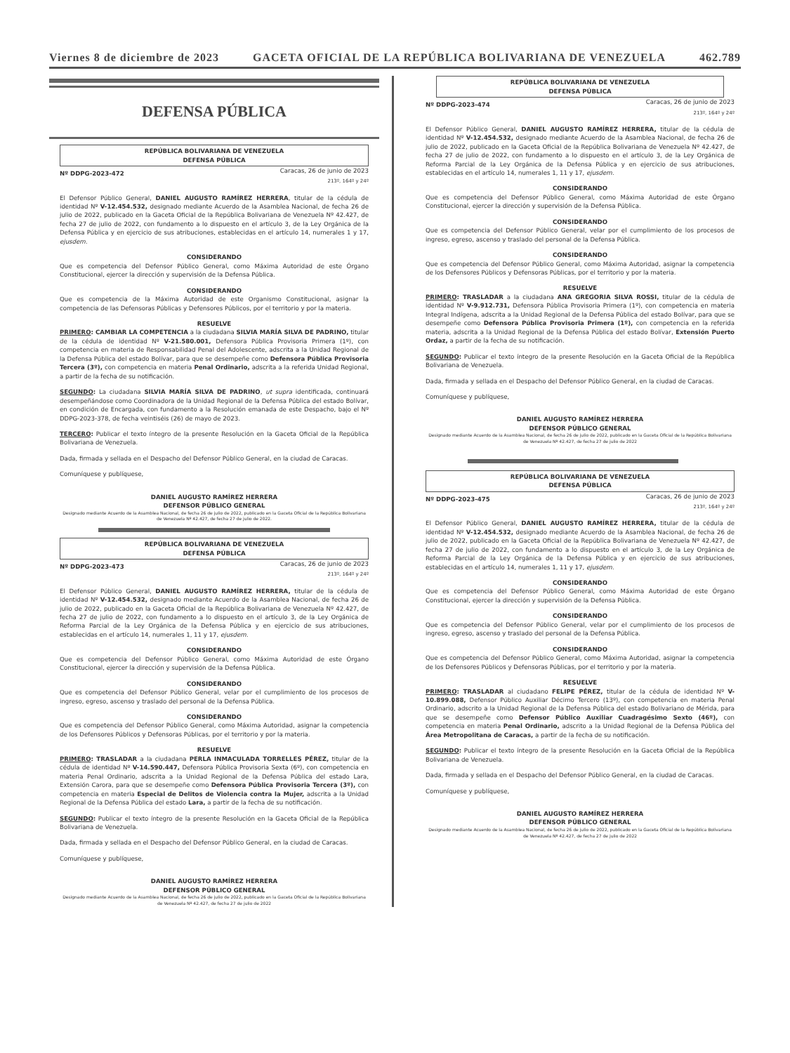Viernes 8 de diciembre de 2023 GACETA OFICIAL DE LA REPÚBLICA BOLIVARIANA DE VENEZUELA 462.789
DEFENSA PÚBLICA
REPÚBLICA BOLIVARIANA DE VENEZUELA
DEFENSA PÚBLICA
Nº DDPG-2023-472 Caracas, 26 de junio de 2023
213º, 164º y 24º
El Defensor Público General, DANIEL AUGUSTO RAMÍREZ HERRERA, titular de la cédula de identidad Nº V-12.454.532, designado mediante Acuerdo de la Asamblea Nacional, de fecha 26 de julio de 2022, publicado en la Gaceta Oficial de la República Bolivariana de Venezuela Nº 42.427, de fecha 27 de julio de 2022, con fundamento a lo dispuesto en el artículo 3, de la Ley Orgánica de la Defensa Pública y en ejercicio de sus atribuciones, establecidas en el artículo 14, numerales 1 y 17, ejusdem.
CONSIDERANDO
Que es competencia del Defensor Público General, como Máxima Autoridad de este Órgano Constitucional, ejercer la dirección y supervisión de la Defensa Pública.
CONSIDERANDO
Que es competencia de la Máxima Autoridad de este Organismo Constitucional, asignar la competencia de las Defensoras Públicas y Defensores Públicos, por el territorio y por la materia.
RESUELVE
PRIMERO: CAMBIAR LA COMPETENCIA a la ciudadana SILVIA MARÍA SILVA DE PADRINO, titular de la cédula de identidad Nº V-21.580.001, Defensora Pública Provisoria Primera (1º), con competencia en materia de Responsabilidad Penal del Adolescente, adscrita a la Unidad Regional de la Defensa Pública del estado Bolívar, para que se desempeñe como Defensora Pública Provisoria Tercera (3º), con competencia en materia Penal Ordinario, adscrita a la referida Unidad Regional, a partir de la fecha de su notificación.
SEGUNDO: La ciudadana SILVIA MARÍA SILVA DE PADRINO, ut supra identificada, continuará desempeñándose como Coordinadora de la Unidad Regional de la Defensa Pública del estado Bolívar, en condición de Encargada, con fundamento a la Resolución emanada de este Despacho, bajo el Nº DDPG-2023-378, de fecha veintiséis (26) de mayo de 2023.
TERCERO: Publicar el texto íntegro de la presente Resolución en la Gaceta Oficial de la República Bolivariana de Venezuela.
Dada, firmada y sellada en el Despacho del Defensor Público General, en la ciudad de Caracas.
Comuníquese y publíquese,
DANIEL AUGUSTO RAMÍREZ HERRERA
DEFENSOR PÚBLICO GENERAL
Designado mediante Acuerdo de la Asamblea Nacional, de fecha 26 de julio de 2022, publicado en la Gaceta Oficial de la República Bolivariana de Venezuela Nº 42.427, de fecha 27 de julio de 2022.
REPÚBLICA BOLIVARIANA DE VENEZUELA
DEFENSA PÚBLICA
Nº DDPG-2023-473 Caracas, 26 de junio de 2023
213º, 164º y 24º
El Defensor Público General, DANIEL AUGUSTO RAMÍREZ HERRERA, titular de la cédula de identidad Nº V-12.454.532, designado mediante Acuerdo de la Asamblea Nacional, de fecha 26 de julio de 2022, publicado en la Gaceta Oficial de la República Bolivariana de Venezuela Nº 42.427, de fecha 27 de julio de 2022, con fundamento a lo dispuesto en el artículo 3, de la Ley Orgánica de Reforma Parcial de la Ley Orgánica de la Defensa Pública y en ejercicio de sus atribuciones, establecidas en el artículo 14, numerales 1, 11 y 17, ejusdem.
CONSIDERANDO
Que es competencia del Defensor Público General, como Máxima Autoridad de este Órgano Constitucional, ejercer la dirección y supervisión de la Defensa Pública.
CONSIDERANDO
Que es competencia del Defensor Público General, velar por el cumplimiento de los procesos de ingreso, egreso, ascenso y traslado del personal de la Defensa Pública.
CONSIDERANDO
Que es competencia del Defensor Público General, como Máxima Autoridad, asignar la competencia de los Defensores Públicos y Defensoras Públicas, por el territorio y por la materia.
RESUELVE
PRIMERO: TRASLADAR a la ciudadana PERLA INMACULADA TORRELLES PÉREZ, titular de la cédula de identidad Nº V-14.590.447, Defensora Pública Provisoria Sexta (6º), con competencia en materia Penal Ordinario, adscrita a la Unidad Regional de la Defensa Pública del estado Lara, Extensión Carora, para que se desempeñe como Defensora Pública Provisoria Tercera (3º), con competencia en materia Especial de Delitos de Violencia contra la Mujer, adscrita a la Unidad Regional de la Defensa Pública del estado Lara, a partir de la fecha de su notificación.
SEGUNDO: Publicar el texto íntegro de la presente Resolución en la Gaceta Oficial de la República Bolivariana de Venezuela.
Dada, firmada y sellada en el Despacho del Defensor Público General, en la ciudad de Caracas.
Comuníquese y publíquese,
DANIEL AUGUSTO RAMÍREZ HERRERA
DEFENSOR PÚBLICO GENERAL
Designado mediante Acuerdo de la Asamblea Nacional, de fecha 26 de julio de 2022, publicado en la Gaceta Oficial de la República Bolivariana de Venezuela Nº 42.427, de fecha 27 de julio de 2022
REPÚBLICA BOLIVARIANA DE VENEZUELA
DEFENSA PÚBLICA
Nº DDPG-2023-474 Caracas, 26 de junio de 2023
213º, 164º y 24º
El Defensor Público General, DANIEL AUGUSTO RAMÍREZ HERRERA, titular de la cédula de identidad Nº V-12.454.532, designado mediante Acuerdo de la Asamblea Nacional, de fecha 26 de julio de 2022, publicado en la Gaceta Oficial de la República Bolivariana de Venezuela Nº 42.427, de fecha 27 de julio de 2022, con fundamento a lo dispuesto en el artículo 3, de la Ley Orgánica de Reforma Parcial de la Ley Orgánica de la Defensa Pública y en ejercicio de sus atribuciones, establecidas en el artículo 14, numerales 1, 11 y 17, ejusdem.
CONSIDERANDO
Que es competencia del Defensor Público General, como Máxima Autoridad de este Órgano Constitucional, ejercer la dirección y supervisión de la Defensa Pública.
CONSIDERANDO
Que es competencia del Defensor Público General, velar por el cumplimiento de los procesos de ingreso, egreso, ascenso y traslado del personal de la Defensa Pública.
CONSIDERANDO
Que es competencia del Defensor Público General, como Máxima Autoridad, asignar la competencia de los Defensores Públicos y Defensoras Públicas, por el territorio y por la materia.
RESUELVE
PRIMERO: TRASLADAR a la ciudadana ANA GREGORIA SILVA ROSSI, titular de la cédula de identidad Nº V-9.912.731, Defensora Pública Provisoria Primera (1º), con competencia en materia Integral Indígena, adscrita a la Unidad Regional de la Defensa Pública del estado Bolívar, para que se desempeñe como Defensora Pública Provisoria Primera (1º), con competencia en la referida materia, adscrita a la Unidad Regional de la Defensa Pública del estado Bolívar, Extensión Puerto Ordaz, a partir de la fecha de su notificación.
SEGUNDO: Publicar el texto íntegro de la presente Resolución en la Gaceta Oficial de la República Bolivariana de Venezuela.
Dada, firmada y sellada en el Despacho del Defensor Público General, en la ciudad de Caracas.
Comuníquese y publíquese,
DANIEL AUGUSTO RAMÍREZ HERRERA
DEFENSOR PÚBLICO GENERAL
Designado mediante Acuerdo de la Asamblea Nacional, de fecha 26 de julio de 2022, publicado en la Gaceta Oficial de la República Bolivariana de Venezuela Nº 42.427, de fecha 27 de julio de 2022
REPÚBLICA BOLIVARIANA DE VENEZUELA
DEFENSA PÚBLICA
Nº DDPG-2023-475 Caracas, 26 de junio de 2023
213º, 164º y 24º
El Defensor Público General, DANIEL AUGUSTO RAMÍREZ HERRERA, titular de la cédula de identidad Nº V-12.454.532, designado mediante Acuerdo de la Asamblea Nacional, de fecha 26 de julio de 2022, publicado en la Gaceta Oficial de la República Bolivariana de Venezuela Nº 42.427, de fecha 27 de julio de 2022, con fundamento a lo dispuesto en el artículo 3, de la Ley Orgánica de Reforma Parcial de la Ley Orgánica de la Defensa Pública y en ejercicio de sus atribuciones, establecidas en el artículo 14, numerales 1, 11 y 17, ejusdem.
CONSIDERANDO
Que es competencia del Defensor Público General, como Máxima Autoridad de este Órgano Constitucional, ejercer la dirección y supervisión de la Defensa Pública.
CONSIDERANDO
Que es competencia del Defensor Público General, velar por el cumplimiento de los procesos de ingreso, egreso, ascenso y traslado del personal de la Defensa Pública.
CONSIDERANDO
Que es competencia del Defensor Público General, como Máxima Autoridad, asignar la competencia de los Defensores Públicos y Defensoras Públicas, por el territorio y por la materia.
RESUELVE
PRIMERO: TRASLADAR al ciudadano FELIPE PÉREZ, titular de la cédula de identidad Nº V-10.899.088, Defensor Público Auxiliar Décimo Tercero (13º), con competencia en materia Penal Ordinario, adscrito a la Unidad Regional de la Defensa Pública del estado Bolivariano de Mérida, para que se desempeñe como Defensor Público Auxiliar Cuadragésimo Sexto (46º), con competencia en materia Penal Ordinario, adscrito a la Unidad Regional de la Defensa Pública del Área Metropolitana de Caracas, a partir de la fecha de su notificación.
SEGUNDO: Publicar el texto íntegro de la presente Resolución en la Gaceta Oficial de la República Bolivariana de Venezuela.
Dada, firmada y sellada en el Despacho del Defensor Público General, en la ciudad de Caracas.
Comuníquese y publíquese,
DANIEL AUGUSTO RAMÍREZ HERRERA
DEFENSOR PÚBLICO GENERAL
Designado mediante Acuerdo de la Asamblea Nacional, de fecha 26 de julio de 2022, publicado en la Gaceta Oficial de la República Bolivariana de Venezuela Nº 42.427, de fecha 27 de julio de 2022